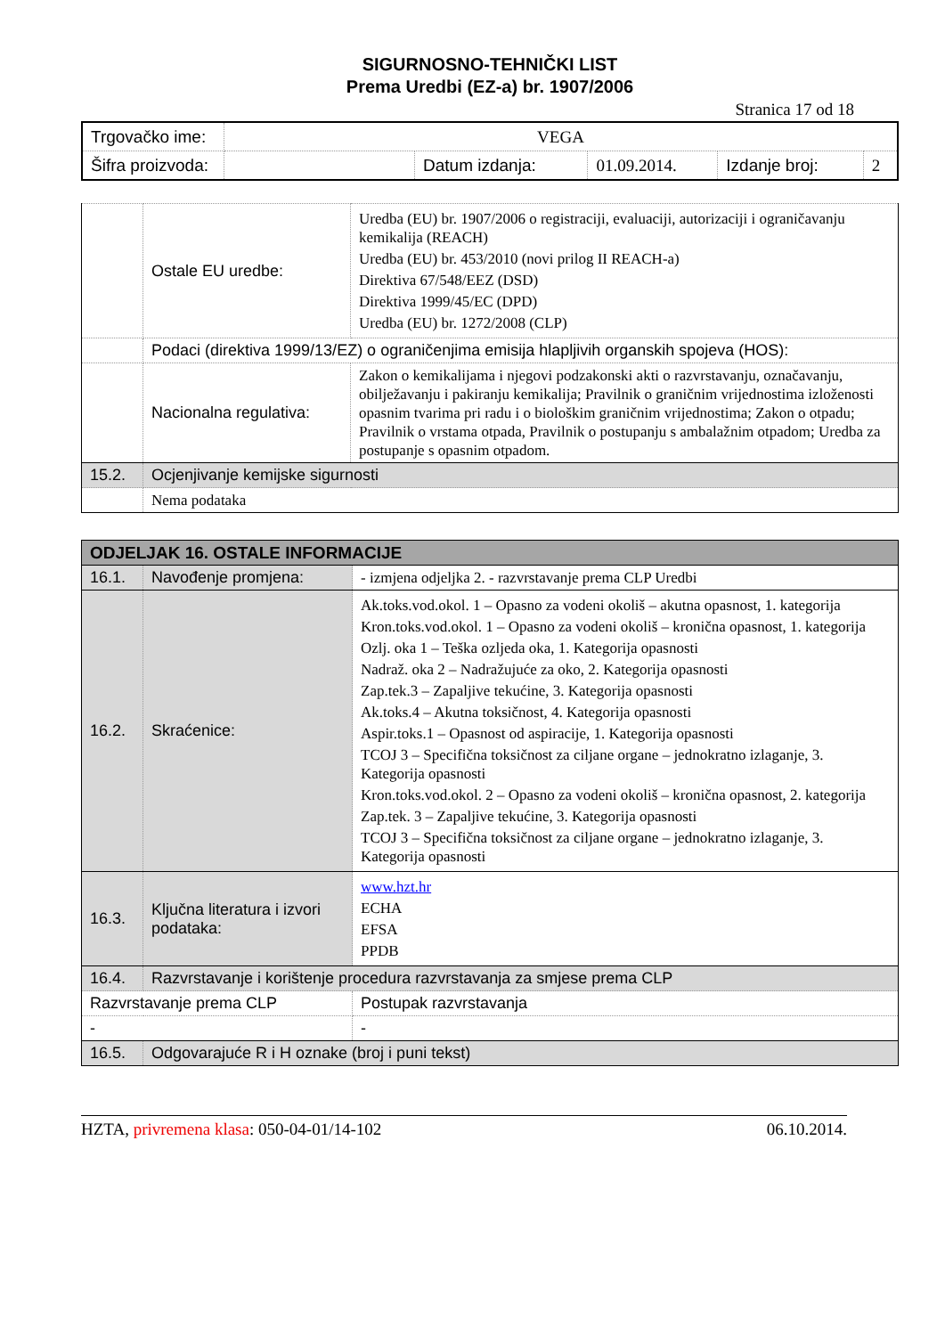SIGURNOSNO-TEHNIČKI LIST
Prema Uredbi (EZ-a) br. 1907/2006
Stranica 17 od 18
| Trgovačko ime: | VEGA | | | | |
| Šifra proizvoda: | | Datum izdanja: | 01.09.2014. | Izdanje broj: | 2 |
| | Ostale EU uredbe: | Uredba (EU) br. 1907/2006 o registraciji, evaluaciji, autorizaciji i ograničavanju kemikalija (REACH) Uredba (EU) br. 453/2010 (novi prilog II REACH-a) Direktiva 67/548/EEZ (DSD) Direktiva 1999/45/EC (DPD) Uredba (EU) br. 1272/2008 (CLP) |
| | Podaci (direktiva 1999/13/EZ) o ograničenjima emisija hlapljivih organskih spojeva (HOS): | |
| | Nacionalna regulativa: | Zakon o kemikalijama i njegovi podzakonski akti o razvrstavanju, označavanju, obilježavanju i pakiranju kemikalija; Pravilnik o graničnim vrijednostima izloženosti opasnim tvarima pri radu i o biološkim graničnim vrijednostima; Zakon o otpadu; Pravilnik o vrstama otpada, Pravilnik o postupanju s ambalažnim otpadom; Uredba za postupanje s opasnim otpadom. |
| 15.2. | Ocjenjivanje kemijske sigurnosti | |
| | Nema podataka | |
| ODJELJAK 16. OSTALE INFORMACIJE | | |
| 16.1. | Navođenje promjena: | - izmjena odjeljka 2. - razvrstavanje prema CLP Uredbi |
| 16.2. | Skraćenice: | Ak.toks.vod.okol. 1 – Opasno za vodeni okoliš – akutna opasnost, 1. kategorija Kron.toks.vod.okol. 1 – Opasno za vodeni okoliš – kronična opasnost, 1. kategorija Ozlj. oka 1 – Teška ozljeda oka, 1. Kategorija opasnosti Nadraž. oka 2 – Nadražujuće za oko, 2. Kategorija opasnosti Zap.tek.3 – Zapaljive tekućine, 3. Kategorija opasnosti Ak.toks.4 – Akutna toksičnost, 4. Kategorija opasnosti Aspir.toks.1 – Opasnost od aspiracije, 1. Kategorija opasnosti TCOJ 3 – Specifična toksičnost za ciljane organe – jednokratno izlaganje, 3. Kategorija opasnosti Kron.toks.vod.okol. 2 – Opasno za vodeni okoliš – kronična opasnost, 2. kategorija Zap.tek. 3 – Zapaljive tekućine, 3. Kategorija opasnosti TCOJ 3 – Specifična toksičnost za ciljane organe – jednokratno izlaganje, 3. Kategorija opasnosti |
| 16.3. | Ključna literatura i izvori podataka: | www.hzt.hr ECHA EFSA PPDB |
| 16.4. | Razvrstavanje i korištenje procedura razvrstavanja za smjese prema CLP | |
| Razvrstavanje prema CLP | | Postupak razvrstavanja |
| - | | - |
| 16.5. | Odgovarajuće R i H oznake (broj i puni tekst) | |
HZTA, privremena klasa: 050-04-01/14-102 06.10.2014.